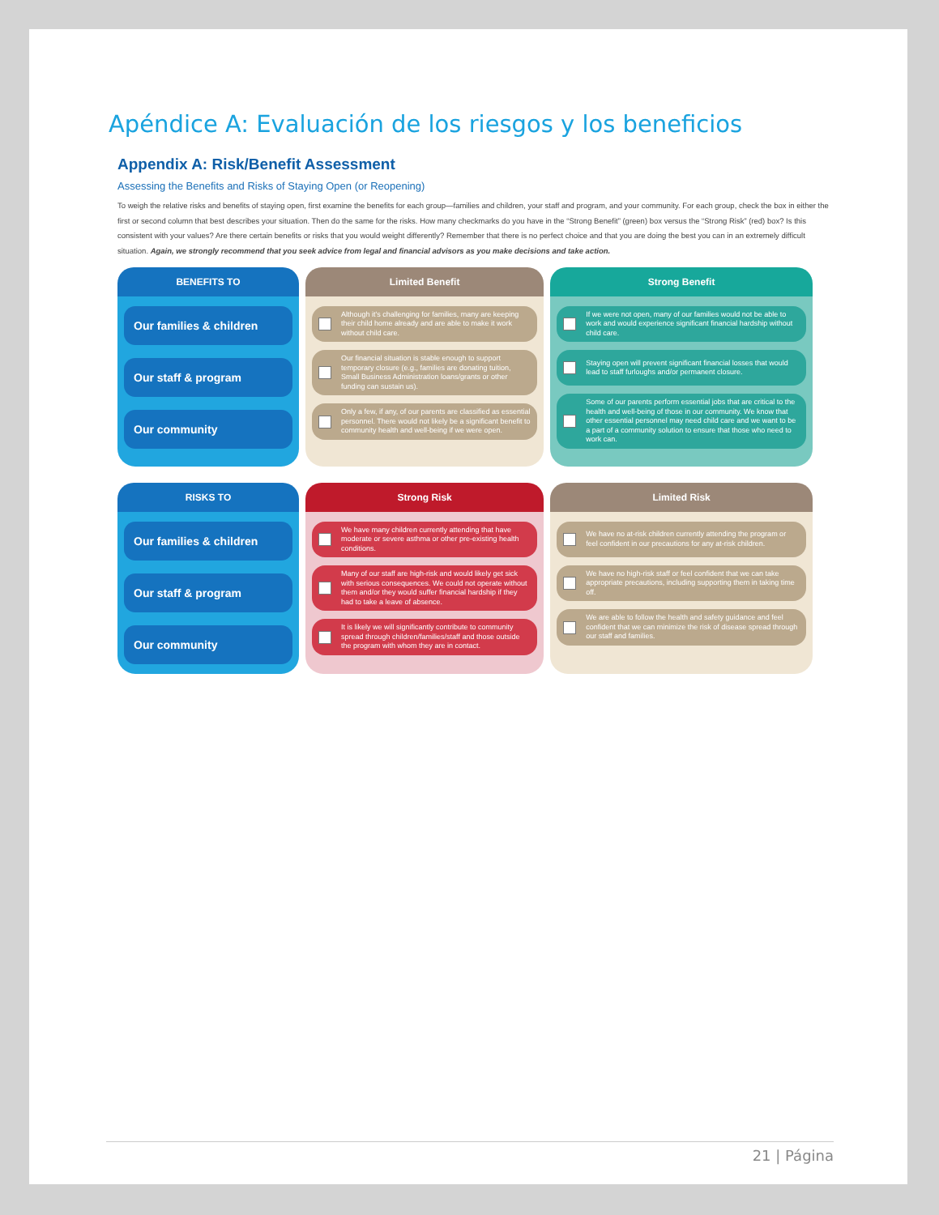Apéndice A: Evaluación de los riesgos y los beneficios
Appendix A: Risk/Benefit Assessment
Assessing the Benefits and Risks of Staying Open (or Reopening)
To weigh the relative risks and benefits of staying open, first examine the benefits for each group—families and children, your staff and program, and your community. For each group, check the box in either the first or second column that best describes your situation. Then do the same for the risks. How many checkmarks do you have in the “Strong Benefit” (green) box versus the “Strong Risk” (red) box? Is this consistent with your values? Are there certain benefits or risks that you would weight differently? Remember that there is no perfect choice and that you are doing the best you can in an extremely difficult situation. Again, we strongly recommend that you seek advice from legal and financial advisors as you make decisions and take action.
| BENEFITS TO | Limited Benefit | Strong Benefit |
| --- | --- | --- |
| Our families & children Our staff & program Our community | Although it's challenging for families, many are keeping their child home already and are able to make it work without child care. Our financial situation is stable enough to support temporary closure (e.g., families are donating tuition, Small Business Administration loans/grants or other funding can sustain us). Only a few, if any, of our parents are classified as essential personnel. There would not likely be a significant benefit to community health and well-being if we were open. | If we were not open, many of our families would not be able to work and would experience significant financial hardship without child care. Staying open will prevent significant financial losses that would lead to staff furloughs and/or permanent closure. Some of our parents perform essential jobs that are critical to the health and well-being of those in our community. We know that other essential personnel may need child care and we want to be a part of a community solution to ensure that those who need to work can. |
| RISKS TO | Strong Risk | Limited Risk |
| Our families & children Our staff & program Our community | We have many children currently attending that have moderate or severe asthma or other pre-existing health conditions. Many of our staff are high-risk and would likely get sick with serious consequences. We could not operate without them and/or they would suffer financial hardship if they had to take a leave of absence. It is likely we will significantly contribute to community spread through children/families/staff and those outside the program with whom they are in contact. | We have no at-risk children currently attending the program or feel confident in our precautions for any at-risk children. We have no high-risk staff or feel confident that we can take appropriate precautions, including supporting them in taking time off. We are able to follow the health and safety guidance and feel confident that we can minimize the risk of disease spread through our staff and families. |
21 | Página